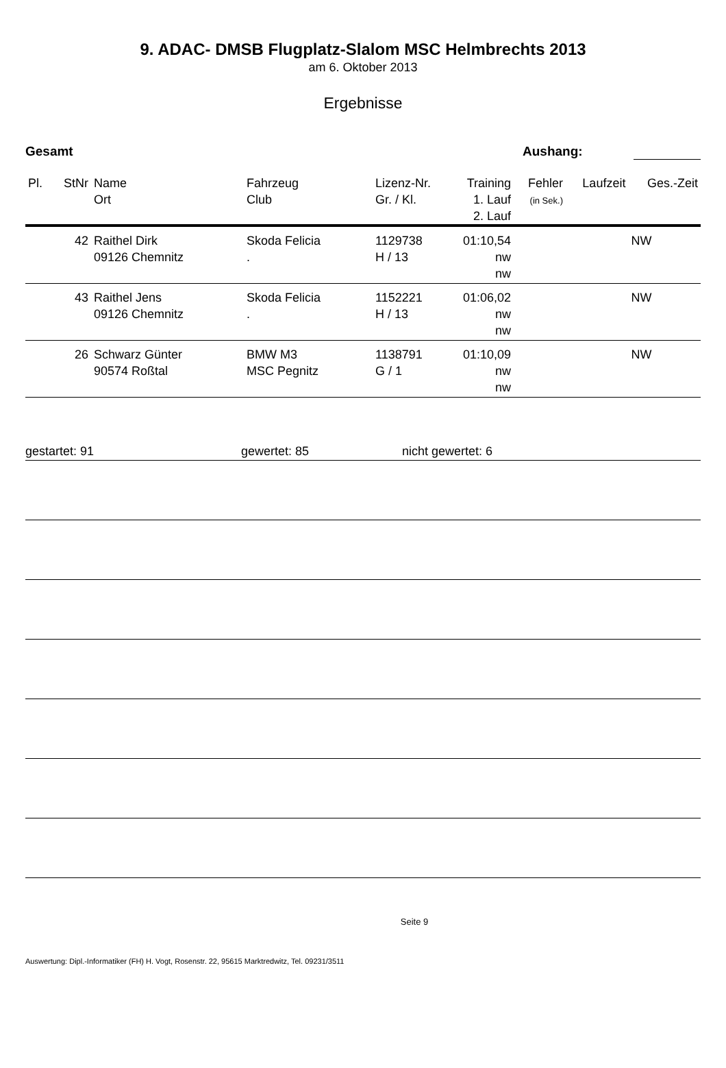9. ADAC- DMSB Flugplatz-Slalom MSC Helmbrechts 2013
am 6. Oktober 2013
Ergebnisse
Gesamt Aushang:
| Pl. | StNr | Name Ort | Fahrzeug Club | Lizenz-Nr. Gr. / Kl. | Training 1. Lauf 2. Lauf | Fehler (in Sek.) | Laufzeit | Ges.-Zeit |
| --- | --- | --- | --- | --- | --- | --- | --- | --- |
| | 42 | Raithel Dirk 09126 Chemnitz | Skoda Felicia . | 1129738 H / 13 | 01:10,54 nw nw | | | NW |
| | 43 | Raithel Jens 09126 Chemnitz | Skoda Felicia . | 1152221 H / 13 | 01:06,02 nw nw | | | NW |
| | 26 | Schwarz Günter 90574 Roßtal | BMW M3 MSC Pegnitz | 1138791 G / 1 | 01:10,09 nw nw | | | NW |
gestartet: 91 gewertet: 85 nicht gewertet: 6
Seite 9
Auswertung: Dipl.-Informatiker (FH) H. Vogt, Rosenstr. 22, 95615 Marktredwitz, Tel. 09231/3511